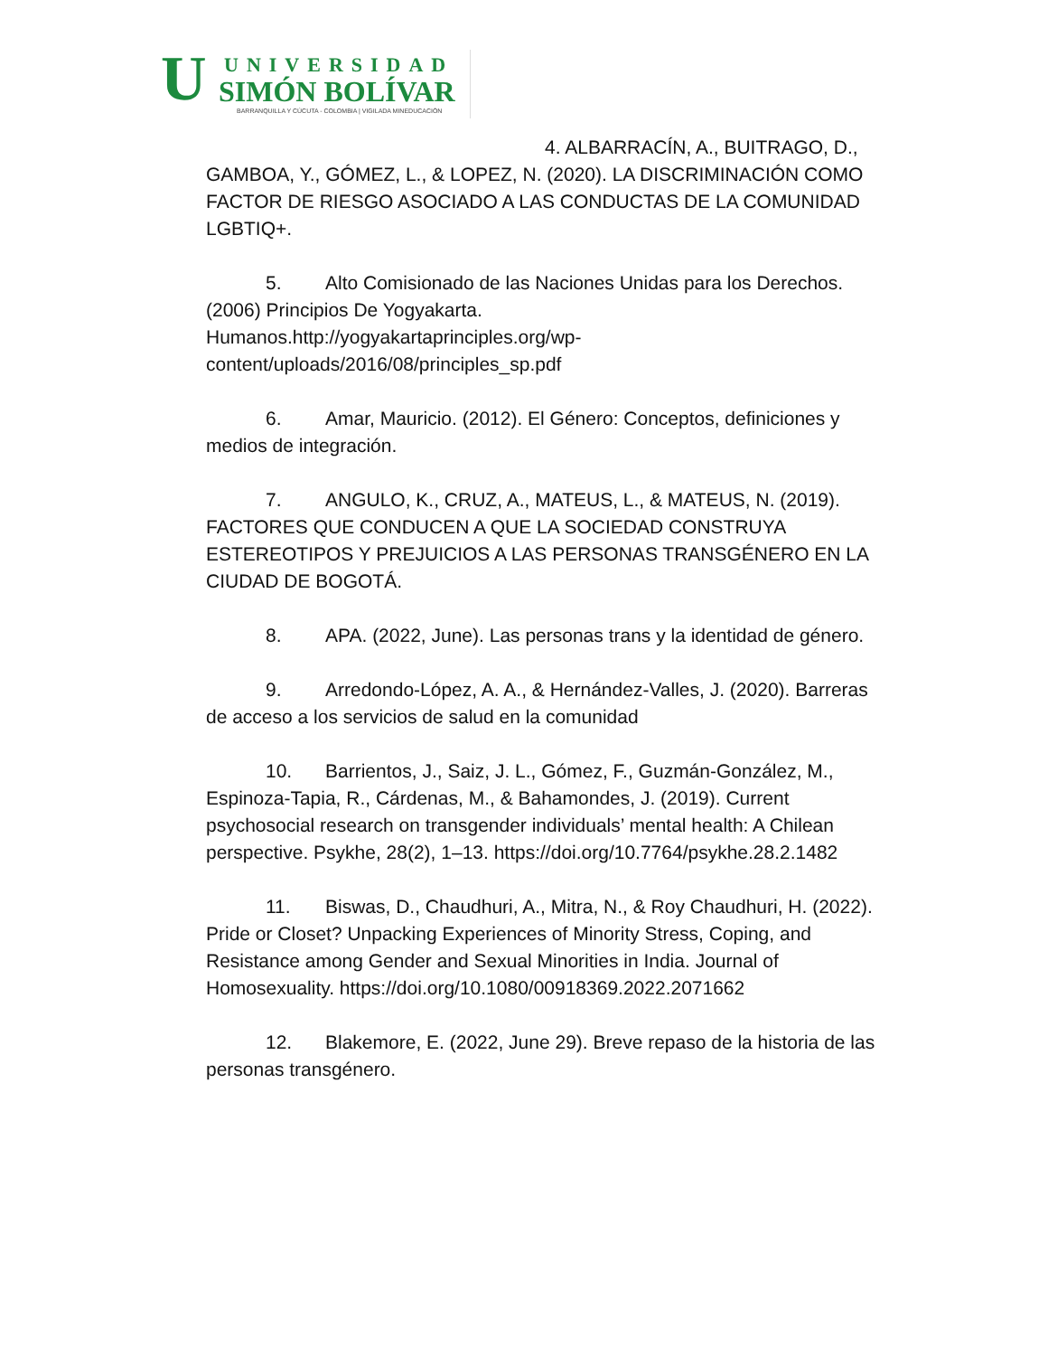U UNIVERSIDAD
SIMÓN BOLÍVAR
BARRANQUILLA Y CÚCUTA - COLOMBIA | VIGILADA MINEDUCACIÓN
4. ALBARRACÍN, A., BUITRAGO, D., GAMBOA, Y., GÓMEZ, L., & LOPEZ, N. (2020). LA DISCRIMINACIÓN COMO FACTOR DE RIESGO ASOCIADO A LAS CONDUCTAS DE LA COMUNIDAD LGBTIQ+.
5. Alto Comisionado de las Naciones Unidas para los Derechos. (2006) Principios De Yogyakarta.
Humanos.http://yogyakartaprinciples.org/wp-
content/uploads/2016/08/principles_sp.pdf
6. Amar, Mauricio. (2012). El Género: Conceptos, definiciones y medios de integración.
7. ANGULO, K., CRUZ, A., MATEUS, L., & MATEUS, N. (2019). FACTORES QUE CONDUCEN A QUE LA SOCIEDAD CONSTRUYA ESTEREOTIPOS Y PREJUICIOS A LAS PERSONAS TRANSGÉNERO EN LA CIUDAD DE BOGOTÁ.
8. APA. (2022, June). Las personas trans y la identidad de género.
9. Arredondo-López, A. A., & Hernández-Valles, J. (2020). Barreras de acceso a los servicios de salud en la comunidad
10. Barrientos, J., Saiz, J. L., Gómez, F., Guzmán-González, M., Espinoza-Tapia, R., Cárdenas, M., & Bahamondes, J. (2019). Current psychosocial research on transgender individuals’ mental health: A Chilean perspective. Psykhe, 28(2), 1–13. https://doi.org/10.7764/psykhe.28.2.1482
11. Biswas, D., Chaudhuri, A., Mitra, N., & Roy Chaudhuri, H. (2022). Pride or Closet? Unpacking Experiences of Minority Stress, Coping, and Resistance among Gender and Sexual Minorities in India. Journal of Homosexuality. https://doi.org/10.1080/00918369.2022.2071662
12. Blakemore, E. (2022, June 29). Breve repaso de la historia de las personas transgénero.